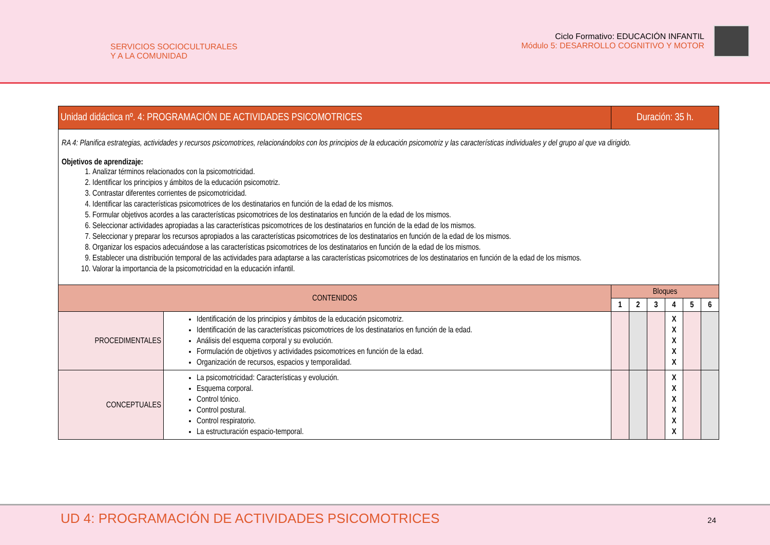SERVICIOS SOCIOCULTURALES
Y A LA COMUNIDAD
Ciclo Formativo: EDUCACIÓN INFANTIL
Módulo 5: DESARROLLO COGNITIVO Y MOTOR
| Unidad didáctica nº. 4: PROGRAMACIÓN DE ACTIVIDADES PSICOMOTRICES | | Duración: 35 h. | | | | | |
| --- | --- | --- | --- | --- | --- | --- | --- |
| RA 4: Planifica estrategias, actividades y recursos psicomotrices, relacionándolos con los principios de la educación psicomotriz y las características individuales y del grupo al que va dirigido. Objetivos de aprendizaje: 1. Analizar términos relacionados con la psicomotricidad. 2. Identificar los principios y ámbitos de la educación psicomotriz. 3. Contrastar diferentes corrientes de psicomotricidad. 4. Identificar las características psicomotrices de los destinatarios en función de la edad de los mismos. 5. Formular objetivos acordes a las características psicomotrices de los destinatarios en función de la edad de los mismos. 6. Seleccionar actividades apropiadas a las características psicomotrices de los destinatarios en función de la edad de los mismos. 7. Seleccionar y preparar los recursos apropiados a las características psicomotrices de los destinatarios en función de la edad de los mismos. 8. Organizar los espacios adecuándose a las características psicomotrices de los destinatarios en función de la edad de los mismos. 9. Establecer una distribución temporal de las actividades para adaptarse a las características psicomotrices de los destinatarios en función de la edad de los mismos. 10. Valorar la importancia de la psicomotricidad en la educación infantil. | | | | | | | |
| CONTENIDOS | | Bloques | | | | | |
| | | 1 | 2 | 3 | 4 | 5 | 6 |
| PROCEDIMENTALES | Identificación de los principios y ámbitos de la educación psicomotriz. Identificación de las características psicomotrices de los destinatarios en función de la edad. Análisis del esquema corporal y su evolución. Formulación de objetivos y actividades psicomotrices en función de la edad. Organización de recursos, espacios y temporalidad. | | | | X X X X X | | |
| CONCEPTUALES | La psicomotricidad: Características y evolución. Esquema corporal. Control tónico. Control postural. Control respiratorio. La estructuración espacio-temporal. | | | | X X X X X X | | |
UD 4: PROGRAMACIÓN DE ACTIVIDADES PSICOMOTRICES
24